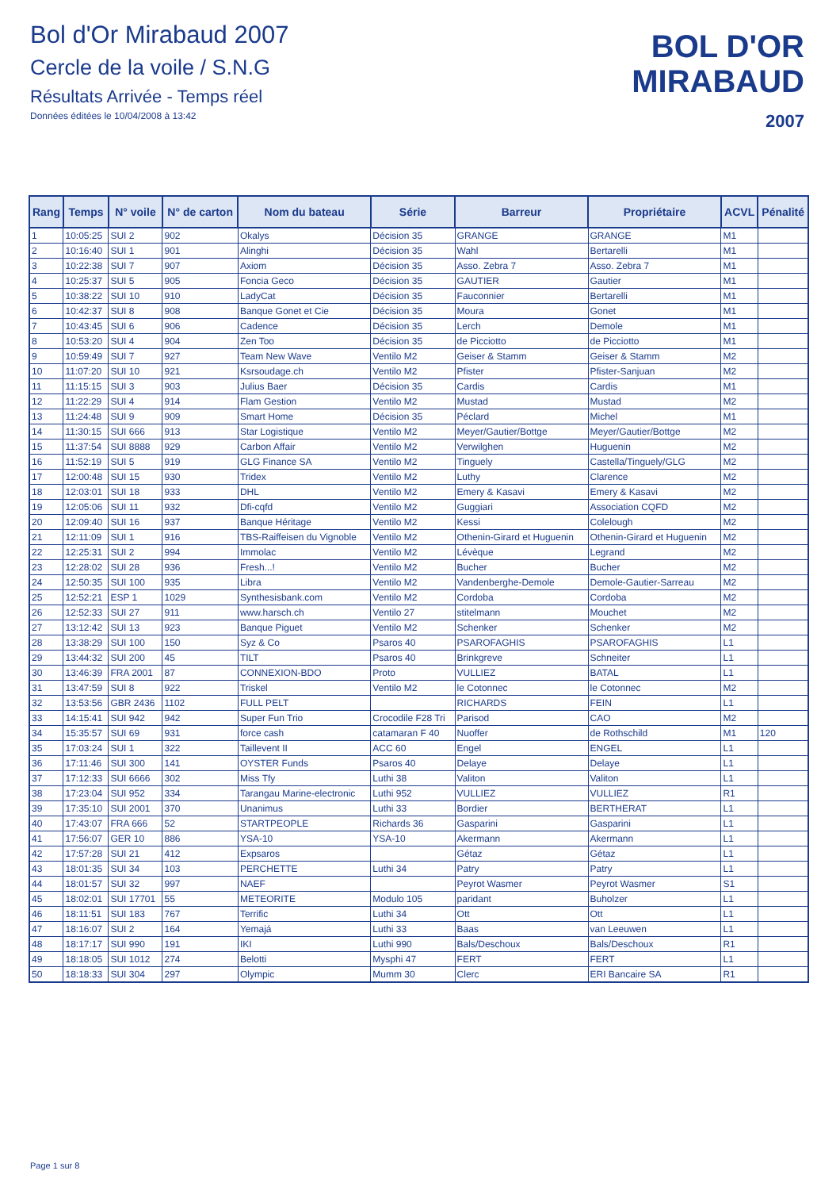Bol d'Or Mirabaud 2007
Cercle de la voile / S.N.G
Résultats Arrivée - Temps réel
Données éditées le 10/04/2008 à 13:42
BOL D'OR
MIRABAUD
2007
| Rang | Temps | N° voile | N° de carton | Nom du bateau | Série | Barreur | Propriétaire | ACVL | Pénalité |
| --- | --- | --- | --- | --- | --- | --- | --- | --- | --- |
| 1 | 10:05:25 | SUI 2 | 902 | Okalys | Décision 35 | GRANGE | GRANGE | M1 | |
| 2 | 10:16:40 | SUI 1 | 901 | Alinghi | Décision 35 | Wahl | Bertarelli | M1 | |
| 3 | 10:22:38 | SUI 7 | 907 | Axiom | Décision 35 | Asso. Zebra 7 | Asso. Zebra 7 | M1 | |
| 4 | 10:25:37 | SUI 5 | 905 | Foncia Geco | Décision 35 | GAUTIER | Gautier | M1 | |
| 5 | 10:38:22 | SUI 10 | 910 | LadyCat | Décision 35 | Fauconnier | Bertarelli | M1 | |
| 6 | 10:42:37 | SUI 8 | 908 | Banque Gonet et Cie | Décision 35 | Moura | Gonet | M1 | |
| 7 | 10:43:45 | SUI 6 | 906 | Cadence | Décision 35 | Lerch | Demole | M1 | |
| 8 | 10:53:20 | SUI 4 | 904 | Zen Too | Décision 35 | de Picciotto | de Picciotto | M1 | |
| 9 | 10:59:49 | SUI 7 | 927 | Team New Wave | Ventilo M2 | Geiser & Stamm | Geiser & Stamm | M2 | |
| 10 | 11:07:20 | SUI 10 | 921 | Ksrsoudage.ch | Ventilo M2 | Pfister | Pfister-Sanjuan | M2 | |
| 11 | 11:15:15 | SUI 3 | 903 | Julius Baer | Décision 35 | Cardis | Cardis | M1 | |
| 12 | 11:22:29 | SUI 4 | 914 | Flam Gestion | Ventilo M2 | Mustad | Mustad | M2 | |
| 13 | 11:24:48 | SUI 9 | 909 | Smart Home | Décision 35 | Péclard | Michel | M1 | |
| 14 | 11:30:15 | SUI 666 | 913 | Star Logistique | Ventilo M2 | Meyer/Gautier/Bottge | Meyer/Gautier/Bottge | M2 | |
| 15 | 11:37:54 | SUI 8888 | 929 | Carbon Affair | Ventilo M2 | Verwilghen | Huguenin | M2 | |
| 16 | 11:52:19 | SUI 5 | 919 | GLG Finance SA | Ventilo M2 | Tinguely | Castella/Tinguely/GLG | M2 | |
| 17 | 12:00:48 | SUI 15 | 930 | Tridex | Ventilo M2 | Luthy | Clarence | M2 | |
| 18 | 12:03:01 | SUI 18 | 933 | DHL | Ventilo M2 | Emery & Kasavi | Emery & Kasavi | M2 | |
| 19 | 12:05:06 | SUI 11 | 932 | Dfi-cqfd | Ventilo M2 | Guggiari | Association CQFD | M2 | |
| 20 | 12:09:40 | SUI 16 | 937 | Banque Héritage | Ventilo M2 | Kessi | Colelough | M2 | |
| 21 | 12:11:09 | SUI 1 | 916 | TBS-Raiffeisen du Vignoble | Ventilo M2 | Othenin-Girard et Huguenin | Othenin-Girard et Huguenin | M2 | |
| 22 | 12:25:31 | SUI 2 | 994 | Immolac | Ventilo M2 | Lévèque | Legrand | M2 | |
| 23 | 12:28:02 | SUI 28 | 936 | Fresh...! | Ventilo M2 | Bucher | Bucher | M2 | |
| 24 | 12:50:35 | SUI 100 | 935 | Libra | Ventilo M2 | Vandenberghe-Demole | Demole-Gautier-Sarreau | M2 | |
| 25 | 12:52:21 | ESP 1 | 1029 | Synthesisbank.com | Ventilo M2 | Cordoba | Cordoba | M2 | |
| 26 | 12:52:33 | SUI 27 | 911 | www.harsch.ch | Ventilo 27 | stitelmann | Mouchet | M2 | |
| 27 | 13:12:42 | SUI 13 | 923 | Banque Piguet | Ventilo M2 | Schenker | Schenker | M2 | |
| 28 | 13:38:29 | SUI 100 | 150 | Syz & Co | Psaros 40 | PSAROFAGHIS | PSAROFAGHIS | L1 | |
| 29 | 13:44:32 | SUI 200 | 45 | TILT | Psaros 40 | Brinkgreve | Schneiter | L1 | |
| 30 | 13:46:39 | FRA 2001 | 87 | CONNEXION-BDO | Proto | VULLIEZ | BATAL | L1 | |
| 31 | 13:47:59 | SUI 8 | 922 | Triskel | Ventilo M2 | le Cotonnec | le Cotonnec | M2 | |
| 32 | 13:53:56 | GBR 2436 | 1102 | FULL PELT | | RICHARDS | FEIN | L1 | |
| 33 | 14:15:41 | SUI 942 | 942 | Super Fun Trio | Crocodile F28 Tri | Parisod | CAO | M2 | |
| 34 | 15:35:57 | SUI 69 | 931 | force cash | catamaran F 40 | Nuoffer | de Rothschild | M1 | 120 |
| 35 | 17:03:24 | SUI 1 | 322 | Taillevent II | ACC 60 | Engel | ENGEL | L1 | |
| 36 | 17:11:46 | SUI 300 | 141 | OYSTER Funds | Psaros 40 | Delaye | Delaye | L1 | |
| 37 | 17:12:33 | SUI 6666 | 302 | Miss Tfy | Luthi 38 | Valiton | Valiton | L1 | |
| 38 | 17:23:04 | SUI 952 | 334 | Tarangau Marine-electronic | Luthi 952 | VULLIEZ | VULLIEZ | R1 | |
| 39 | 17:35:10 | SUI 2001 | 370 | Unanimus | Luthi 33 | Bordier | BERTHERAT | L1 | |
| 40 | 17:43:07 | FRA 666 | 52 | STARTPEOPLE | Richards 36 | Gasparini | Gasparini | L1 | |
| 41 | 17:56:07 | GER 10 | 886 | YSA-10 | YSA-10 | Akermann | Akermann | L1 | |
| 42 | 17:57:28 | SUI 21 | 412 | Expsaros | | Gétaz | Gétaz | L1 | |
| 43 | 18:01:35 | SUI 34 | 103 | PERCHETTE | Luthi 34 | Patry | Patry | L1 | |
| 44 | 18:01:57 | SUI 32 | 997 | NAEF | | Peyrot Wasmer | Peyrot Wasmer | S1 | |
| 45 | 18:02:01 | SUI 17701 | 55 | METEORITE | Modulo 105 | paridant | Buholzer | L1 | |
| 46 | 18:11:51 | SUI 183 | 767 | Terrific | Luthi 34 | Ott | Ott | L1 | |
| 47 | 18:16:07 | SUI 2 | 164 | Yemajá | Luthi 33 | Baas | van Leeuwen | L1 | |
| 48 | 18:17:17 | SUI 990 | 191 | IKI | Luthi 990 | Bals/Deschoux | Bals/Deschoux | R1 | |
| 49 | 18:18:05 | SUI 1012 | 274 | Belotti | Mysphi 47 | FERT | FERT | L1 | |
| 50 | 18:18:33 | SUI 304 | 297 | Olympic | Mumm 30 | Clerc | ERI Bancaire SA | R1 | |
Page 1 sur 8